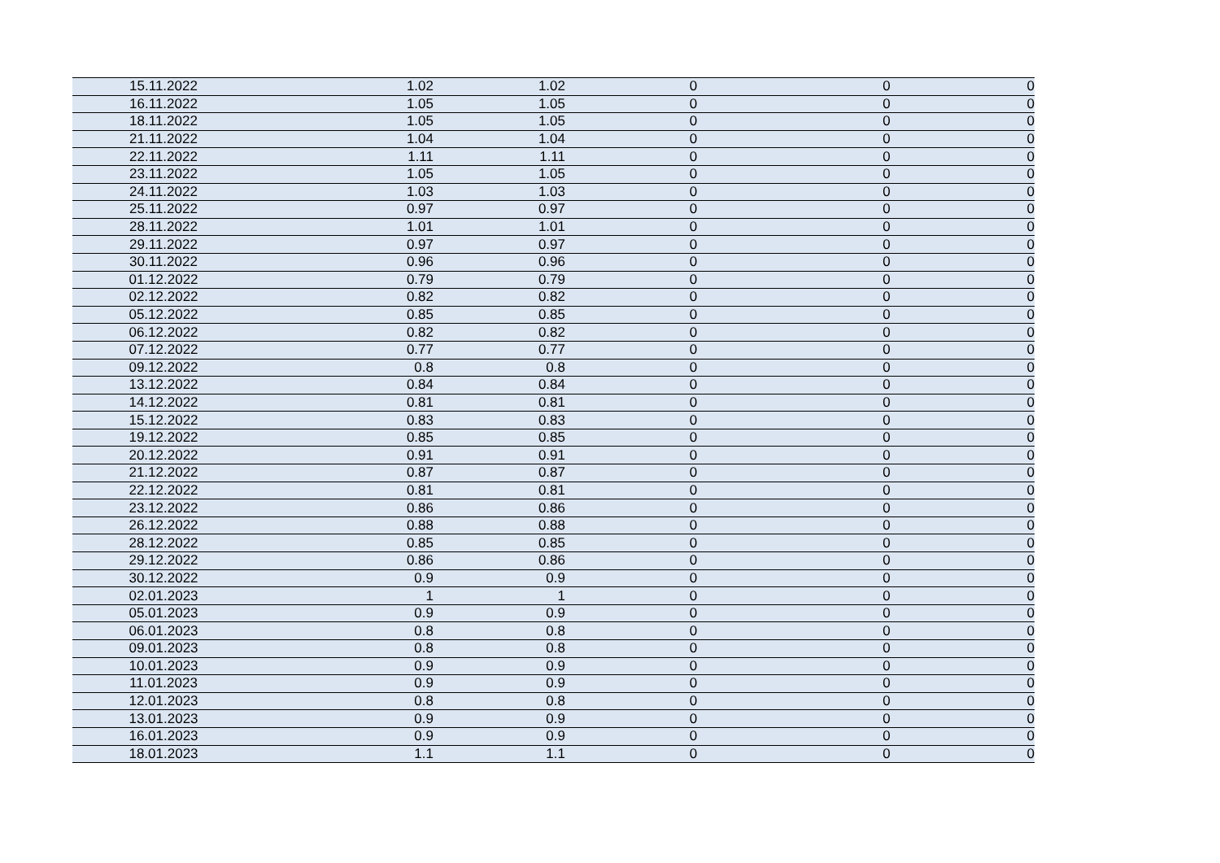| 15.11.2022 | 1.02 | 1.02 | 0 | 0 | 0 |
| 16.11.2022 | 1.05 | 1.05 | 0 | 0 | 0 |
| 18.11.2022 | 1.05 | 1.05 | 0 | 0 | 0 |
| 21.11.2022 | 1.04 | 1.04 | 0 | 0 | 0 |
| 22.11.2022 | 1.11 | 1.11 | 0 | 0 | 0 |
| 23.11.2022 | 1.05 | 1.05 | 0 | 0 | 0 |
| 24.11.2022 | 1.03 | 1.03 | 0 | 0 | 0 |
| 25.11.2022 | 0.97 | 0.97 | 0 | 0 | 0 |
| 28.11.2022 | 1.01 | 1.01 | 0 | 0 | 0 |
| 29.11.2022 | 0.97 | 0.97 | 0 | 0 | 0 |
| 30.11.2022 | 0.96 | 0.96 | 0 | 0 | 0 |
| 01.12.2022 | 0.79 | 0.79 | 0 | 0 | 0 |
| 02.12.2022 | 0.82 | 0.82 | 0 | 0 | 0 |
| 05.12.2022 | 0.85 | 0.85 | 0 | 0 | 0 |
| 06.12.2022 | 0.82 | 0.82 | 0 | 0 | 0 |
| 07.12.2022 | 0.77 | 0.77 | 0 | 0 | 0 |
| 09.12.2022 | 0.8 | 0.8 | 0 | 0 | 0 |
| 13.12.2022 | 0.84 | 0.84 | 0 | 0 | 0 |
| 14.12.2022 | 0.81 | 0.81 | 0 | 0 | 0 |
| 15.12.2022 | 0.83 | 0.83 | 0 | 0 | 0 |
| 19.12.2022 | 0.85 | 0.85 | 0 | 0 | 0 |
| 20.12.2022 | 0.91 | 0.91 | 0 | 0 | 0 |
| 21.12.2022 | 0.87 | 0.87 | 0 | 0 | 0 |
| 22.12.2022 | 0.81 | 0.81 | 0 | 0 | 0 |
| 23.12.2022 | 0.86 | 0.86 | 0 | 0 | 0 |
| 26.12.2022 | 0.88 | 0.88 | 0 | 0 | 0 |
| 28.12.2022 | 0.85 | 0.85 | 0 | 0 | 0 |
| 29.12.2022 | 0.86 | 0.86 | 0 | 0 | 0 |
| 30.12.2022 | 0.9 | 0.9 | 0 | 0 | 0 |
| 02.01.2023 | 1 | 1 | 0 | 0 | 0 |
| 05.01.2023 | 0.9 | 0.9 | 0 | 0 | 0 |
| 06.01.2023 | 0.8 | 0.8 | 0 | 0 | 0 |
| 09.01.2023 | 0.8 | 0.8 | 0 | 0 | 0 |
| 10.01.2023 | 0.9 | 0.9 | 0 | 0 | 0 |
| 11.01.2023 | 0.9 | 0.9 | 0 | 0 | 0 |
| 12.01.2023 | 0.8 | 0.8 | 0 | 0 | 0 |
| 13.01.2023 | 0.9 | 0.9 | 0 | 0 | 0 |
| 16.01.2023 | 0.9 | 0.9 | 0 | 0 | 0 |
| 18.01.2023 | 1.1 | 1.1 | 0 | 0 | 0 |